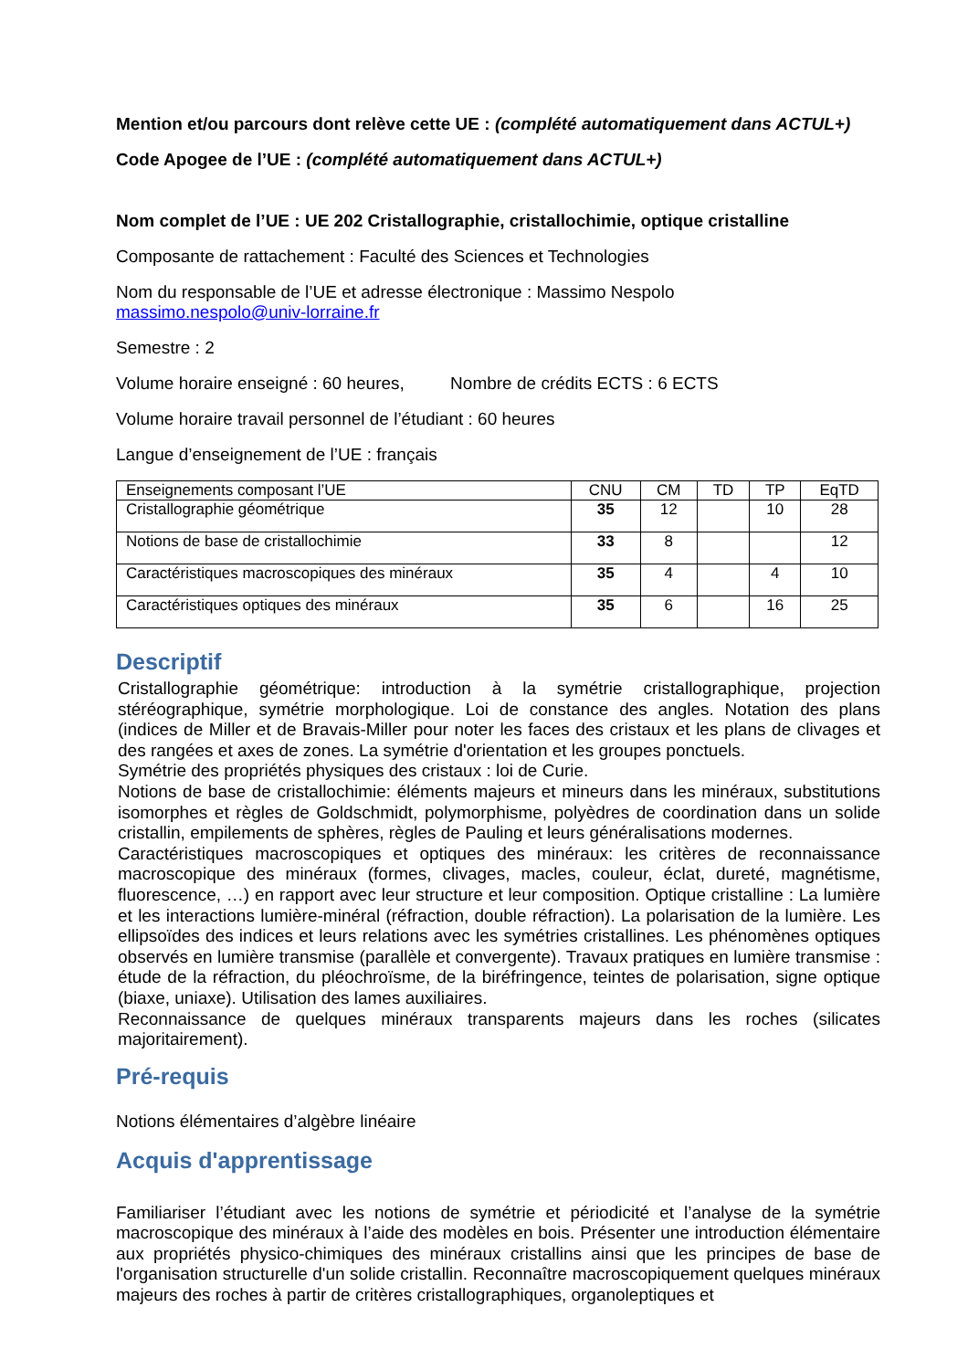Mention et/ou parcours dont relève cette UE : (complété automatiquement dans ACTUL+)
Code Apogee de l’UE : (complété automatiquement dans ACTUL+)
Nom complet de l’UE : UE 202 Cristallographie, cristallochimie, optique cristalline
Composante de rattachement : Faculté des Sciences et Technologies
Nom du responsable de l’UE et adresse électronique : Massimo Nespolo
massimo.nespolo@univ-lorraine.fr
Semestre : 2
Volume horaire enseigné : 60 heures, Nombre de crédits ECTS : 6 ECTS
Volume horaire travail personnel de l’étudiant : 60 heures
Langue d’enseignement de l’UE : français
| Enseignements composant l’UE | CNU | CM | TD | TP | EqTD |
| --- | --- | --- | --- | --- | --- |
| Cristallographie géométrique | 35 | 12 | | 10 | 28 |
| Notions de base de cristallochimie | 33 | 8 | | | 12 |
| Caractéristiques macroscopiques des minéraux | 35 | 4 | | 4 | 10 |
| Caractéristiques optiques des minéraux | 35 | 6 | | 16 | 25 |
Descriptif
Cristallographie géométrique: introduction à la symétrie cristallographique, projection stéréographique, symétrie morphologique. Loi de constance des angles. Notation des plans (indices de Miller et de Bravais-Miller pour noter les faces des cristaux et les plans de clivages et des rangées et axes de zones. La symétrie d'orientation et les groupes ponctuels.
Symétrie des propriétés physiques des cristaux : loi de Curie.
Notions de base de cristallochimie: éléments majeurs et mineurs dans les minéraux, substitutions isomorphes et règles de Goldschmidt, polymorphisme, polyèdres de coordination dans un solide cristallin, empilements de sphères, règles de Pauling et leurs généralisations modernes.
Caractéristiques macroscopiques et optiques des minéraux: les critères de reconnaissance macroscopique des minéraux (formes, clivages, macles, couleur, éclat, dureté, magnétisme, fluorescence, …) en rapport avec leur structure et leur composition. Optique cristalline : La lumière et les interactions lumière-minéral (réfraction, double réfraction). La polarisation de la lumière. Les ellipsoïdes des indices et leurs relations avec les symétries cristallines. Les phénomènes optiques observés en lumière transmise (parallèle et convergente). Travaux pratiques en lumière transmise : étude de la réfraction, du pléochroïsme, de la biréfringence, teintes de polarisation, signe optique (biaxe, uniaxe). Utilisation des lames auxiliaires.
Reconnaissance de quelques minéraux transparents majeurs dans les roches (silicates majoritairement).
Pré-requis
Notions élémentaires d’algèbre linéaire
Acquis d'apprentissage
Familiariser l’étudiant avec les notions de symétrie et périodicité et l’analyse de la symétrie macroscopique des minéraux à l’aide des modèles en bois. Présenter une introduction élémentaire aux propriétés physico-chimiques des minéraux cristallins ainsi que les principes de base de l'organisation structurelle d'un solide cristallin. Reconnaître macroscopiquement quelques minéraux majeurs des roches à partir de critères cristallographiques, organoleptiques et